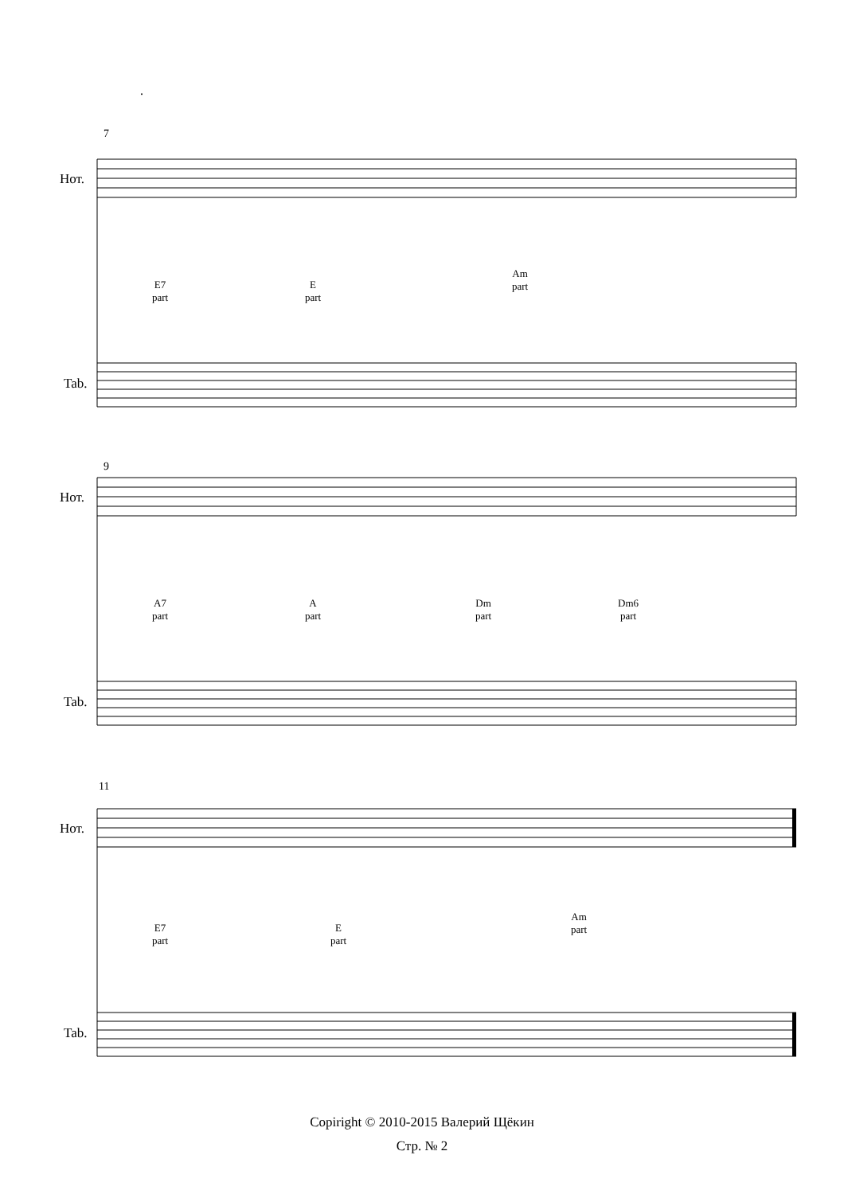.
7
9
11
Нот.
Tab.
Нот.
Tab.
Нот.
Tab.
E7
part
E
part
Am
part
A7
part
A
part
Dm
part
Dm6
part
E7
part
E
part
Am
part
Copiright © 2010-2015 Валерий Щёкин
Стр. № 2